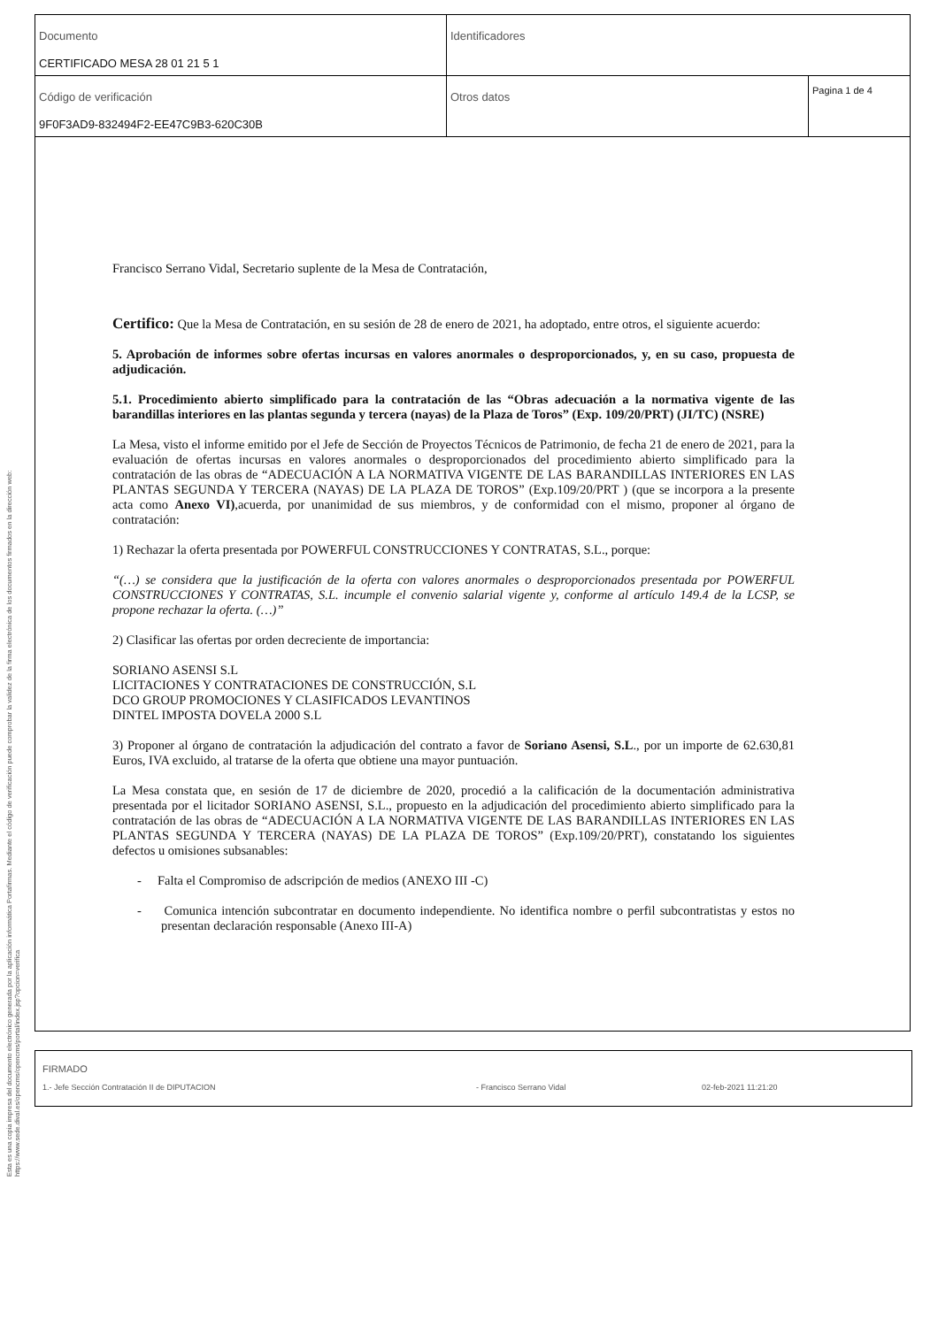| Documento CERTIFICADO MESA 28 01 21 5 1 | Identificadores | |
| Código de verificación 9F0F3AD9-832494F2-EE47C9B3-620C30B | Otros datos | Pagina 1 de 4 |
Esta es una copia impresa del documento electrónico generada por la aplicación informática Portafirmas. Mediante el código de verificación puede comprobar la validez de la firma electrónica de los documentos firmados en la dirección web: https://www.sede.dival.es/opencms/opencms/portal/index.jsp?opcion=verifica
Francisco Serrano Vidal, Secretario suplente de la Mesa de Contratación,
Certifico: Que la Mesa de Contratación, en su sesión de 28 de enero de 2021, ha adoptado, entre otros, el siguiente acuerdo:
5. Aprobación de informes sobre ofertas incursas en valores anormales o desproporcionados, y, en su caso, propuesta de adjudicación.
5.1. Procedimiento abierto simplificado para la contratación de las “Obras adecuación a la normativa vigente de las barandillas interiores en las plantas segunda y tercera (nayas) de la Plaza de Toros” (Exp. 109/20/PRT) (JI/TC) (NSRE)
La Mesa, visto el informe emitido por el Jefe de Sección de Proyectos Técnicos de Patrimonio, de fecha 21 de enero de 2021, para la evaluación de ofertas incursas en valores anormales o desproporcionados del procedimiento abierto simplificado para la contratación de las obras de “ADECUACIÓN A LA NORMATIVA VIGENTE DE LAS BARANDILLAS INTERIORES EN LAS PLANTAS SEGUNDA Y TERCERA (NAYAS) DE LA PLAZA DE TOROS” (Exp.109/20/PRT ) (que se incorpora a la presente acta como Anexo VI),acuerda, por unanimidad de sus miembros, y de conformidad con el mismo, proponer al órgano de contratación:
1) Rechazar la oferta presentada por POWERFUL CONSTRUCCIONES Y CONTRATAS, S.L., porque:
“(…) se considera que la justificación de la oferta con valores anormales o desproporcionados presentada por POWERFUL CONSTRUCCIONES Y CONTRATAS, S.L. incumple el convenio salarial vigente y, conforme al artículo 149.4 de la LCSP, se propone rechazar la oferta. (…)”
2) Clasificar las ofertas por orden decreciente de importancia:
SORIANO ASENSI S.L
LICITACIONES Y CONTRATACIONES DE CONSTRUCCIÓN, S.L
DCO GROUP PROMOCIONES Y CLASIFICADOS LEVANTINOS
DINTEL IMPOSTA DOVELA 2000 S.L
3) Proponer al órgano de contratación la adjudicación del contrato a favor de Soriano Asensi, S.L., por un importe de 62.630,81 Euros, IVA excluido, al tratarse de la oferta que obtiene una mayor puntuación.
La Mesa constata que, en sesión de 17 de diciembre de 2020, procedió a la calificación de la documentación administrativa presentada por el licitador SORIANO ASENSI, S.L., propuesto en la adjudicación del procedimiento abierto simplificado para la contratación de las obras de “ADECUACIÓN A LA NORMATIVA VIGENTE DE LAS BARANDILLAS INTERIORES EN LAS PLANTAS SEGUNDA Y TERCERA (NAYAS) DE LA PLAZA DE TOROS” (Exp.109/20/PRT), constatando los siguientes defectos u omisiones subsanables:
- Falta el Compromiso de adscripción de medios (ANEXO III -C)
- Comunica intención subcontratar en documento independiente. No identifica nombre o perfil subcontratistas y estos no presentan declaración responsable (Anexo III-A)
FIRMADO
1.- Jefe Sección Contratación II de DIPUTACION - Francisco Serrano Vidal 02-feb-2021 11:21:20